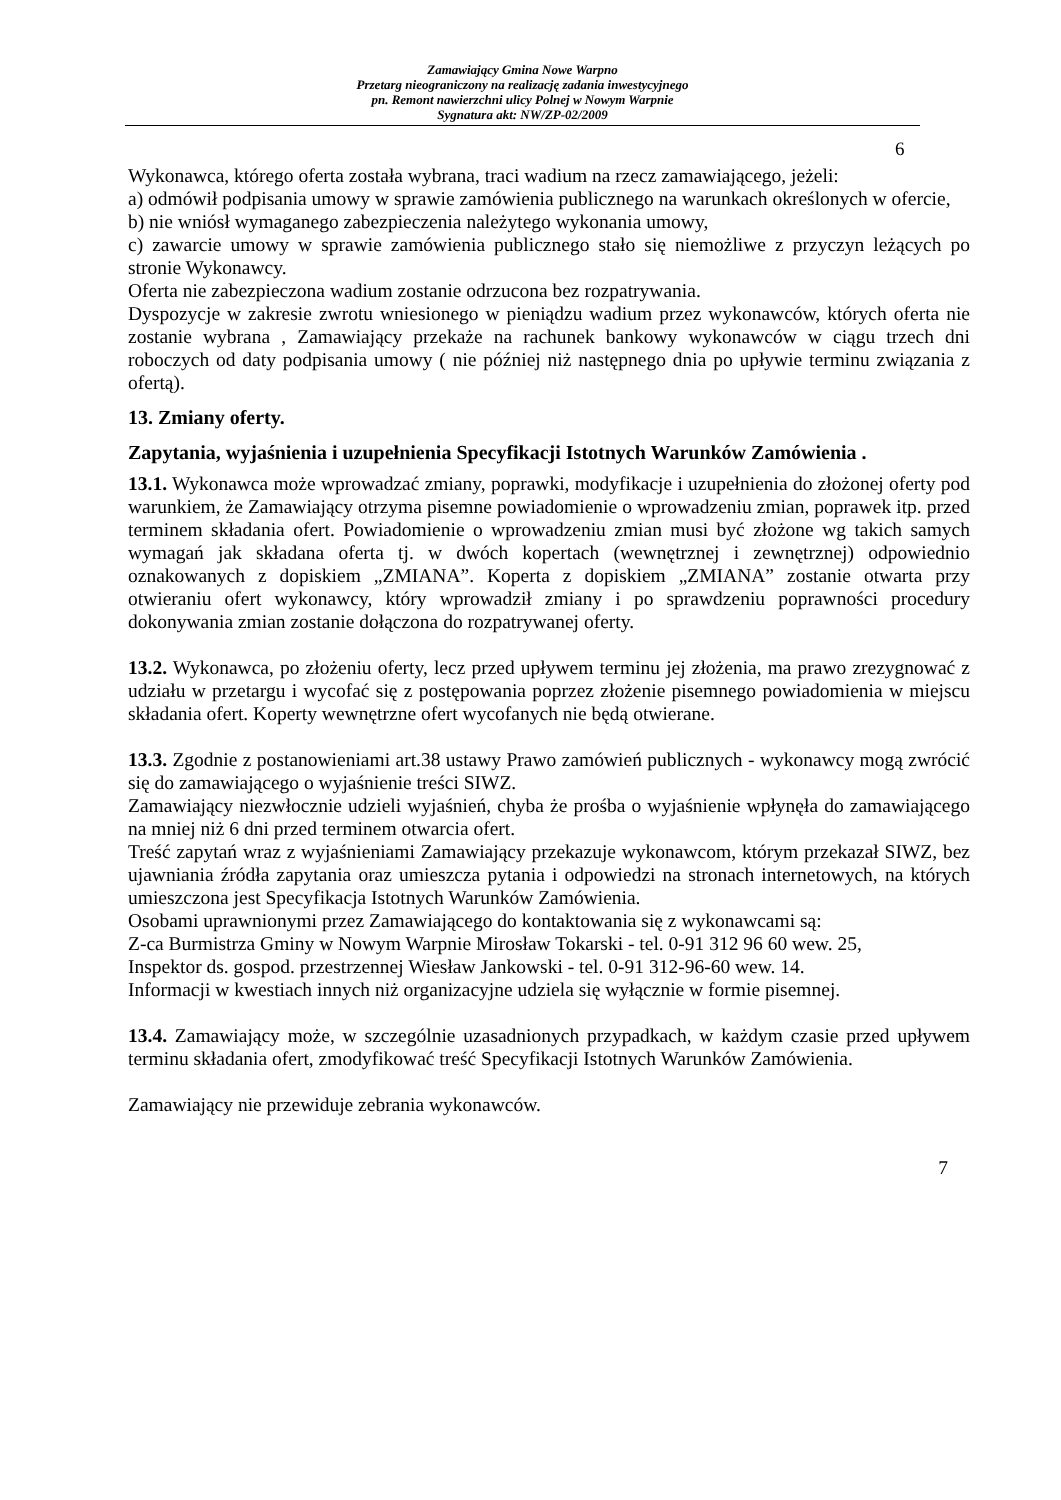Zamawiający Gmina Nowe Warpno
Przetarg nieograniczony na realizację zadania inwestycyjnego
pn. Remont nawierzchni ulicy Polnej w Nowym Warpnie
Sygnatura akt: NW/ZP-02/2009
6
Wykonawca, którego oferta została wybrana, traci wadium na rzecz zamawiającego, jeżeli:
a) odmówił podpisania umowy w sprawie zamówienia publicznego na warunkach określonych w ofercie,
b) nie wniósł wymaganego zabezpieczenia należytego wykonania umowy,
c) zawarcie umowy w sprawie zamówienia publicznego stało się niemożliwe z przyczyn leżących po stronie Wykonawcy.
Oferta nie zabezpieczona wadium zostanie odrzucona bez rozpatrywania.
Dyspozycje w zakresie zwrotu wniesionego w pieniądzu wadium przez wykonawców, których oferta nie zostanie wybrana , Zamawiający przekaże na rachunek bankowy wykonawców w ciągu trzech dni roboczych od daty podpisania umowy ( nie później niż następnego dnia po upływie terminu związania z ofertą).
13. Zmiany oferty.
Zapytania, wyjaśnienia i uzupełnienia Specyfikacji Istotnych Warunków Zamówienia .
13.1. Wykonawca może wprowadzać zmiany, poprawki, modyfikacje i uzupełnienia do złożonej oferty pod warunkiem, że Zamawiający otrzyma pisemne powiadomienie o wprowadzeniu zmian, poprawek itp. przed terminem składania ofert. Powiadomienie o wprowadzeniu zmian musi być złożone wg takich samych wymagań jak składana oferta tj. w dwóch kopertach (wewnętrznej i zewnętrznej) odpowiednio oznakowanych z dopiskiem „ZMIANA”. Koperta z dopiskiem „ZMIANA” zostanie otwarta przy otwieraniu ofert wykonawcy, który wprowadził zmiany i po sprawdzeniu poprawności procedury dokonywania zmian zostanie dołączona do rozpatrywanej oferty.
13.2. Wykonawca, po złożeniu oferty, lecz przed upływem terminu jej złożenia, ma prawo zrezygnować z udziału w przetargu i wycofać się z postępowania poprzez złożenie pisemnego powiadomienia w miejscu składania ofert. Koperty wewnętrzne ofert wycofanych nie będą otwierane.
13.3. Zgodnie z postanowieniami art.38 ustawy Prawo zamówień publicznych - wykonawcy mogą zwrócić się do zamawiającego o wyjaśnienie treści SIWZ.
Zamawiający niezwłocznie udzieli wyjaśnień, chyba że prośba o wyjaśnienie wpłynęła do zamawiającego na mniej niż 6 dni przed terminem otwarcia ofert.
Treść zapytań wraz z wyjaśnieniami Zamawiający przekazuje wykonawcom, którym przekazał SIWZ, bez ujawniania źródła zapytania oraz umieszcza pytania i odpowiedzi na stronach internetowych, na których umieszczona jest Specyfikacja Istotnych Warunków Zamówienia.
Osobami uprawnionymi przez Zamawiającego do kontaktowania się z wykonawcami są:
Z-ca Burmistrza Gminy w Nowym Warpnie Mirosław Tokarski - tel. 0-91 312 96 60 wew. 25,
Inspektor ds. gospod. przestrzennej Wiesław Jankowski - tel. 0-91 312-96-60 wew. 14.
Informacji w kwestiach innych niż organizacyjne udziela się wyłącznie w formie pisemnej.
13.4. Zamawiający może, w szczególnie uzasadnionych przypadkach, w każdym czasie przed upływem terminu składania ofert, zmodyfikować treść Specyfikacji Istotnych Warunków Zamówienia.
Zamawiający nie przewiduje zebrania wykonawców.
7